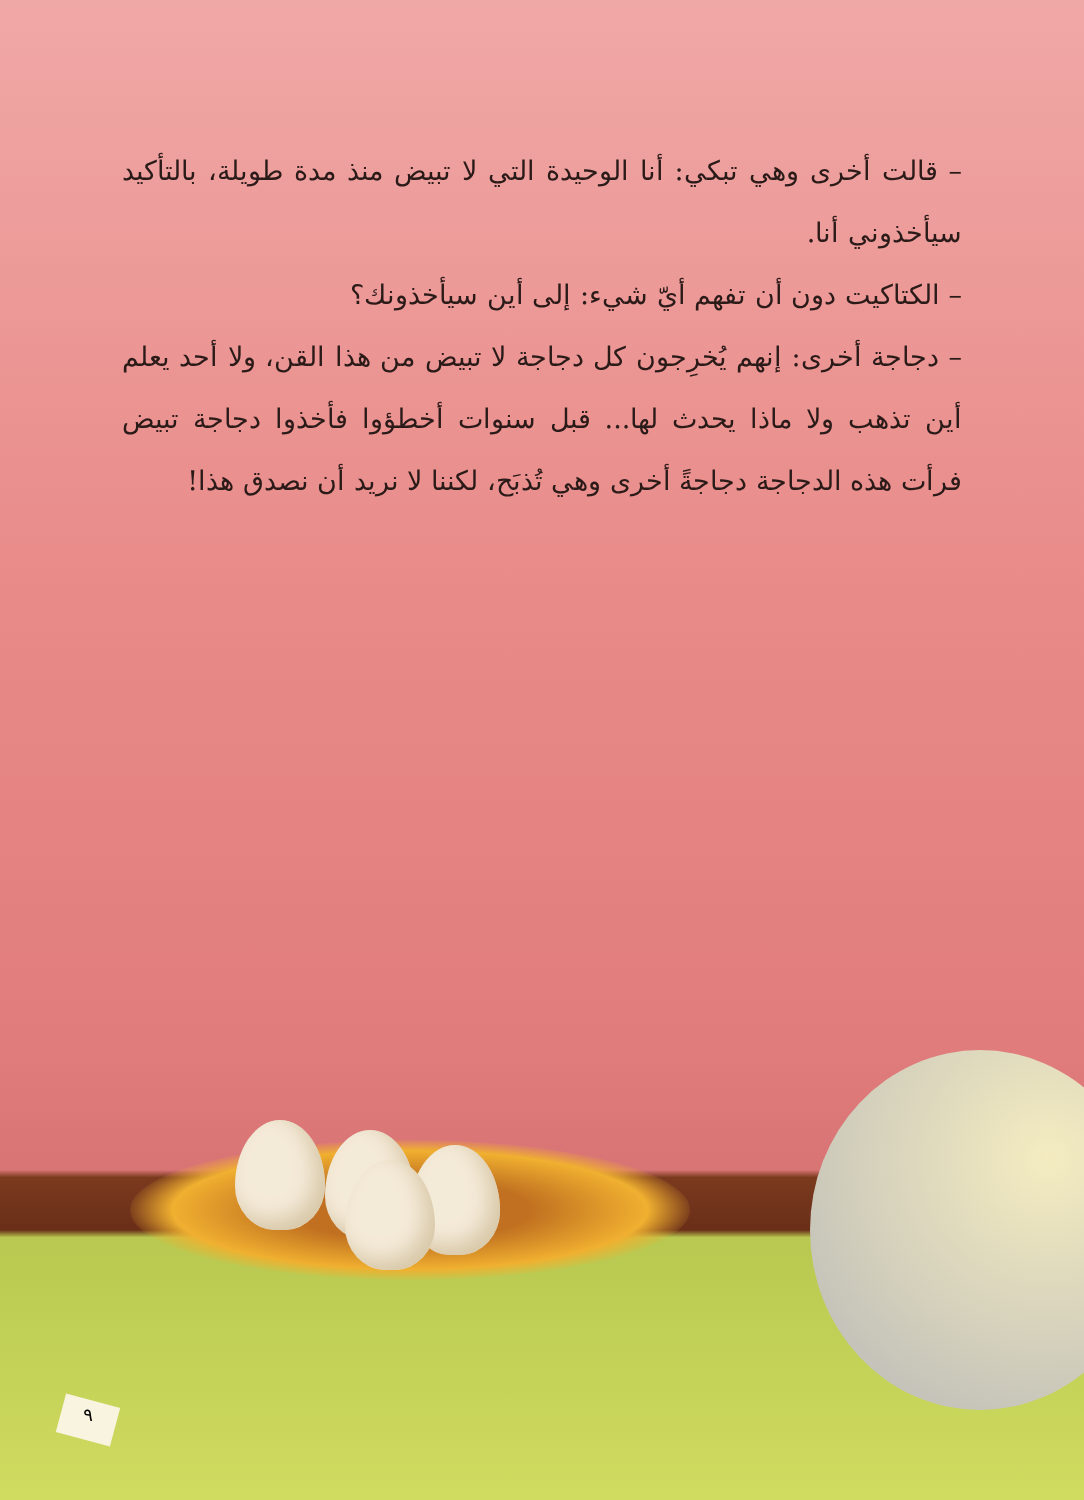– قالت أخرى وهي تبكي: أنا الوحيدة التي لا تبيض منذ مدة طويلة، بالتأكيد سيأخذوني أنا.
– الكتاكيت دون أن تفهم أيّ شيء: إلى أين سيأخذونك؟
– دجاجة أخرى: إنهم يُخرِجون كل دجاجة لا تبيض من هذا القن، ولا أحد يعلم أين تذهب ولا ماذا يحدث لها... قبل سنوات أخطؤوا فأخذوا دجاجة تبيض فرأت هذه الدجاجة دجاجةً أخرى وهي تُذبَح، لكننا لا نريد أن نصدق هذا!
٩